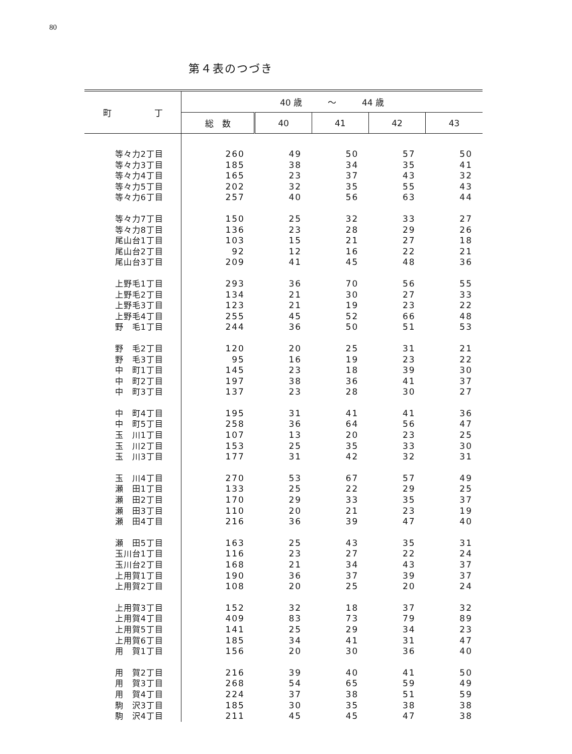80
第４表のつづき
| 町 丁 | 40 歳 ～ 44 歳 | | | | |
| --- | --- | --- | --- | --- | --- |
| | 総 数 | 40 | 41 | 42 | 43 |
| 等々力2丁目 | 260 | 49 | 50 | 57 | 50 |
| 等々力3丁目 | 185 | 38 | 34 | 35 | 41 |
| 等々力4丁目 | 165 | 23 | 37 | 43 | 32 |
| 等々力5丁目 | 202 | 32 | 35 | 55 | 43 |
| 等々力6丁目 | 257 | 40 | 56 | 63 | 44 |
| 等々力7丁目 | 150 | 25 | 32 | 33 | 27 |
| 等々力8丁目 | 136 | 23 | 28 | 29 | 26 |
| 尾山台1丁目 | 103 | 15 | 21 | 27 | 18 |
| 尾山台2丁目 | 92 | 12 | 16 | 22 | 21 |
| 尾山台3丁目 | 209 | 41 | 45 | 48 | 36 |
| 上野毛1丁目 | 293 | 36 | 70 | 56 | 55 |
| 上野毛2丁目 | 134 | 21 | 30 | 27 | 33 |
| 上野毛3丁目 | 123 | 21 | 19 | 23 | 22 |
| 上野毛4丁目 | 255 | 45 | 52 | 66 | 48 |
| 野 毛1丁目 | 244 | 36 | 50 | 51 | 53 |
| 野 毛2丁目 | 120 | 20 | 25 | 31 | 21 |
| 野 毛3丁目 | 95 | 16 | 19 | 23 | 22 |
| 中 町1丁目 | 145 | 23 | 18 | 39 | 30 |
| 中 町2丁目 | 197 | 38 | 36 | 41 | 37 |
| 中 町3丁目 | 137 | 23 | 28 | 30 | 27 |
| 中 町4丁目 | 195 | 31 | 41 | 41 | 36 |
| 中 町5丁目 | 258 | 36 | 64 | 56 | 47 |
| 玉 川1丁目 | 107 | 13 | 20 | 23 | 25 |
| 玉 川2丁目 | 153 | 25 | 35 | 33 | 30 |
| 玉 川3丁目 | 177 | 31 | 42 | 32 | 31 |
| 玉 川4丁目 | 270 | 53 | 67 | 57 | 49 |
| 瀬 田1丁目 | 133 | 25 | 22 | 29 | 25 |
| 瀬 田2丁目 | 170 | 29 | 33 | 35 | 37 |
| 瀬 田3丁目 | 110 | 20 | 21 | 23 | 19 |
| 瀬 田4丁目 | 216 | 36 | 39 | 47 | 40 |
| 瀬 田5丁目 | 163 | 25 | 43 | 35 | 31 |
| 玉川台1丁目 | 116 | 23 | 27 | 22 | 24 |
| 玉川台2丁目 | 168 | 21 | 34 | 43 | 37 |
| 上用賀1丁目 | 190 | 36 | 37 | 39 | 37 |
| 上用賀2丁目 | 108 | 20 | 25 | 20 | 24 |
| 上用賀3丁目 | 152 | 32 | 18 | 37 | 32 |
| 上用賀4丁目 | 409 | 83 | 73 | 79 | 89 |
| 上用賀5丁目 | 141 | 25 | 29 | 34 | 23 |
| 上用賀6丁目 | 185 | 34 | 41 | 31 | 47 |
| 用 賀1丁目 | 156 | 20 | 30 | 36 | 40 |
| 用 賀2丁目 | 216 | 39 | 40 | 41 | 50 |
| 用 賀3丁目 | 268 | 54 | 65 | 59 | 49 |
| 用 賀4丁目 | 224 | 37 | 38 | 51 | 59 |
| 駒 沢3丁目 | 185 | 30 | 35 | 38 | 38 |
| 駒 沢4丁目 | 211 | 45 | 45 | 47 | 38 |